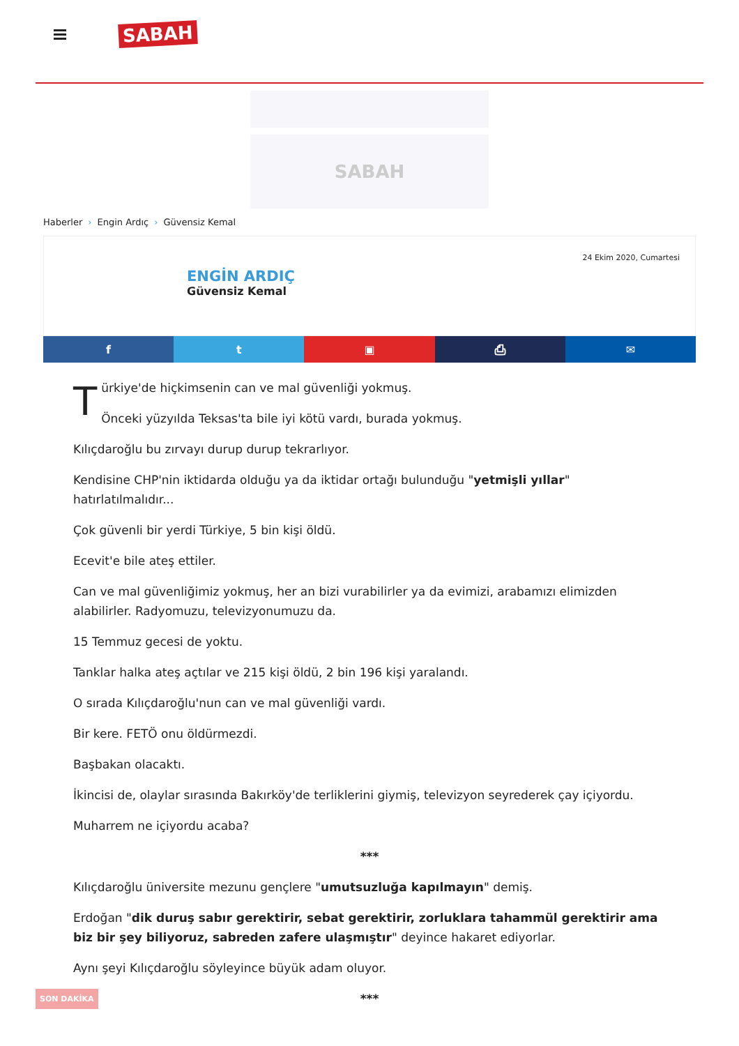SABAH
SABAH
Haberler › Engin Ardıç › Güvensiz Kemal
24 Ekim 2020, Cumartesi
ENGİN ARDIÇ
Güvensiz Kemal
f t ▣ ⎙ ✉
Türkiye'de hiçkimsenin can ve mal güvenliği yokmuş.
Önceki yüzyılda Teksas'ta bile iyi kötü vardı, burada yokmuş.
Kılıçdaroğlu bu zırvayı durup durup tekrarlıyor.
Kendisine CHP'nin iktidarda olduğu ya da iktidar ortağı bulunduğu "yetmişli yıllar" hatırlatılmalıdır...
Çok güvenli bir yerdi Türkiye, 5 bin kişi öldü.
Ecevit'e bile ateş ettiler.
Can ve mal güvenliğimiz yokmuş, her an bizi vurabilirler ya da evimizi, arabamızı elimizden alabilirler. Radyomuzu, televizyonumuzu da.
15 Temmuz gecesi de yoktu.
Tanklar halka ateş açtılar ve 215 kişi öldü, 2 bin 196 kişi yaralandı.
O sırada Kılıçdaroğlu'nun can ve mal güvenliği vardı.
Bir kere. FETÖ onu öldürmezdi.
Başbakan olacaktı.
İkincisi de, olaylar sırasında Bakırköy'de terliklerini giymiş, televizyon seyrederek çay içiyordu.
Muharrem ne içiyordu acaba?
***
Kılıçdaroğlu üniversite mezunu gençlere "umutsuzluğa kapılmayın" demiş.
Erdoğan "dik duruş sabır gerektirir, sebat gerektirir, zorluklara tahammül gerektirir ama biz bir şey biliyoruz, sabreden zafere ulaşmıştır" deyince hakaret ediyorlar.
Aynı şeyi Kılıçdaroğlu söyleyince büyük adam oluyor.
***
SON DAKİKA